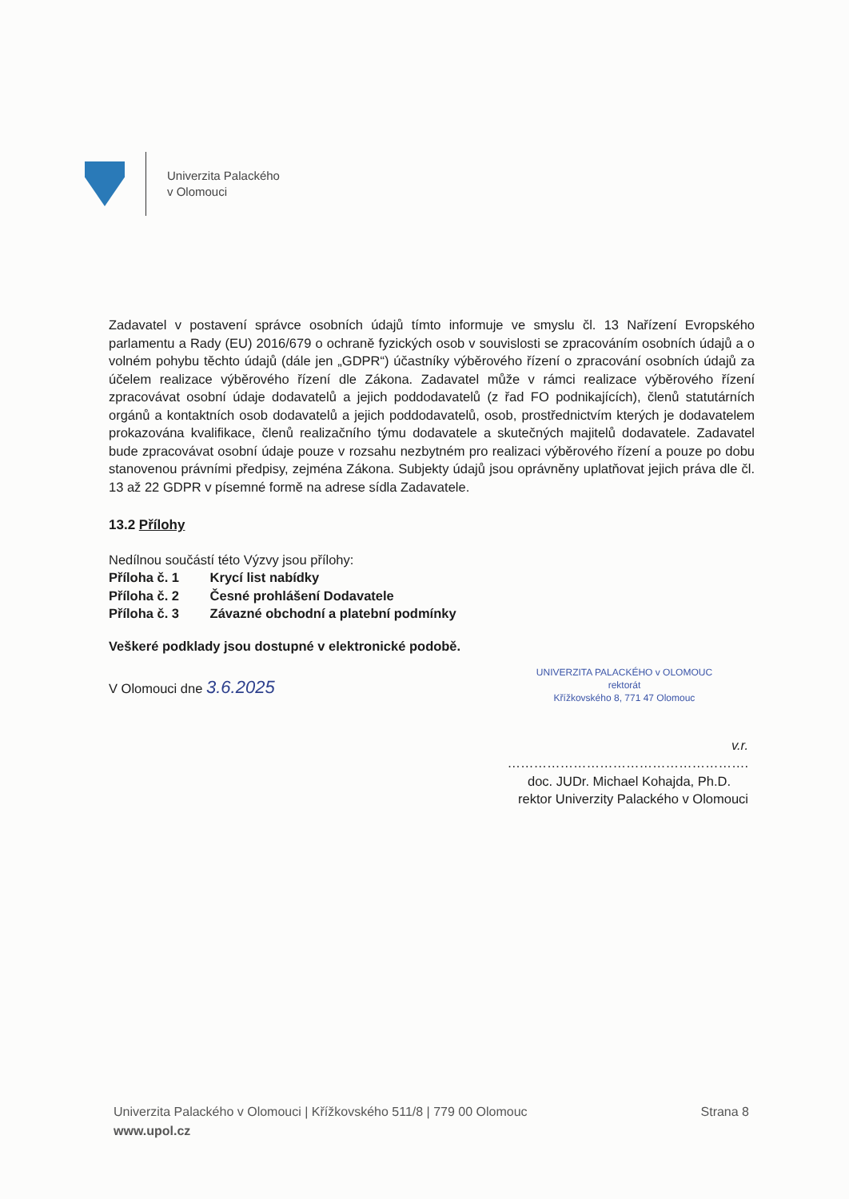Univerzita Palackého
v Olomouci
Zadavatel v postavení správce osobních údajů tímto informuje ve smyslu čl. 13 Nařízení Evropského parlamentu a Rady (EU) 2016/679 o ochraně fyzických osob v souvislosti se zpracováním osobních údajů a o volném pohybu těchto údajů (dále jen „GDPR“) účastníky výběrového řízení o zpracování osobních údajů za účelem realizace výběrového řízení dle Zákona. Zadavatel může v rámci realizace výběrového řízení zpracovávat osobní údaje dodavatelů a jejich poddodavatelů (z řad FO podnikajících), členů statutárních orgánů a kontaktních osob dodavatelů a jejich poddodavatelů, osob, prostřednictvím kterých je dodavatelem prokazována kvalifikace, členů realizačního týmu dodavatele a skutečných majitelů dodavatele. Zadavatel bude zpracovávat osobní údaje pouze v rozsahu nezbytném pro realizaci výběrového řízení a pouze po dobu stanovenou právními předpisy, zejména Zákona. Subjekty údajů jsou oprávněny uplatňovat jejich práva dle čl. 13 až 22 GDPR v písemné formě na adrese sídla Zadavatele.
13.2 Přílohy
Nedílnou součástí této Výzvy jsou přílohy:
Příloha č. 1 Krycí list nabídky
Příloha č. 2 Česné prohlášení Dodavatele
Příloha č. 3 Závazné obchodní a platební podmínky
Veškeré podklady jsou dostupné v elektronické podobě.
V Olomouci dne 3.6.2025
UNIVERZITA PALACKÉHO v OLOMOUC
rektorát
Křížkovského 8, 771 47 Olomouc
v.r.
……………………………………………….
doc. JUDr. Michael Kohajda, Ph.D.
rektor Univerzity Palackého v Olomouci
Univerzita Palackého v Olomouci | Křížkovského 511/8 | 779 00 Olomouc Strana 8
www.upol.cz